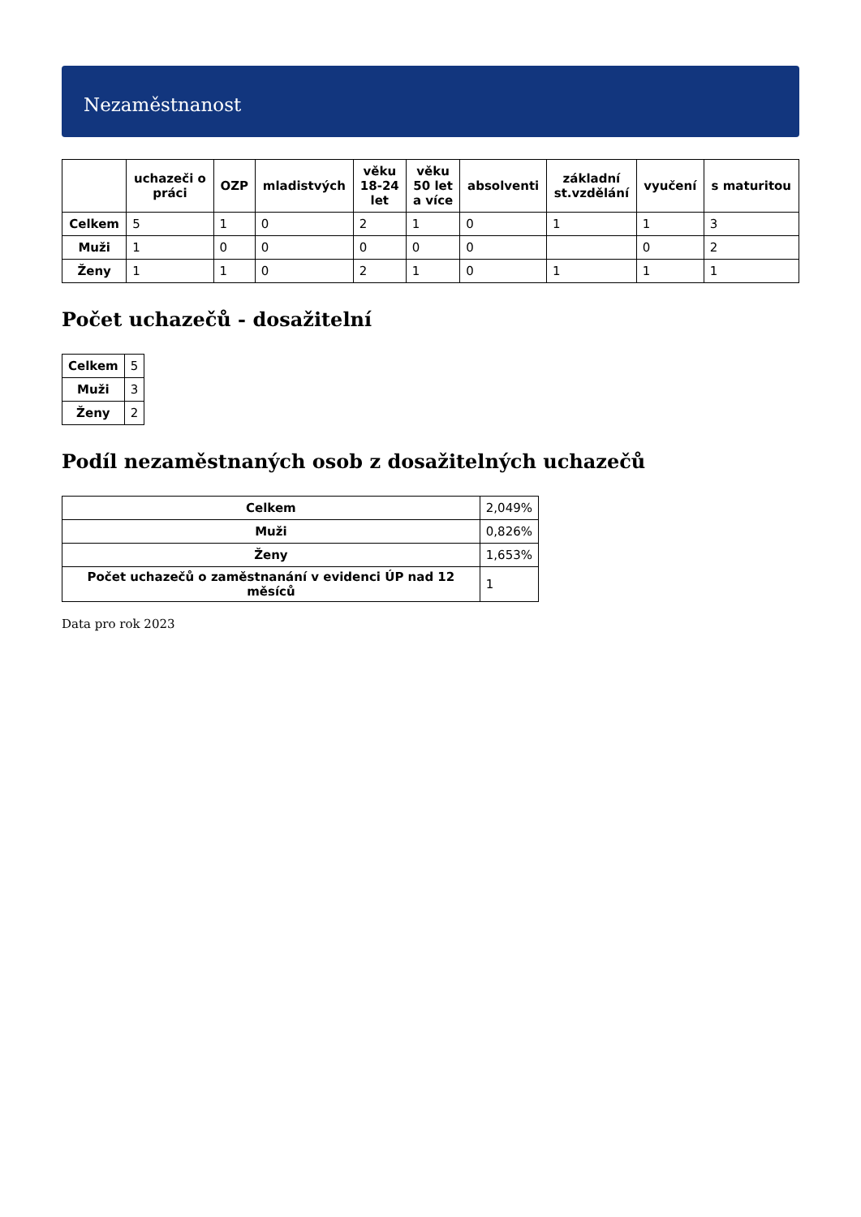Nezaměstnanost
| | uchazeči o práci | OZP | mladistvých | věku 18-24 let | věku 50 let a více | absolventi | základní st.vzdělání | vyučení | s maturitou |
| --- | --- | --- | --- | --- | --- | --- | --- | --- | --- |
| Celkem | 5 | 1 | 0 | 2 | 1 | 0 | 1 | 1 | 3 |
| Muži | 1 | 0 | 0 | 0 | 0 | 0 | | 0 | 2 |
| Ženy | 1 | 1 | 0 | 2 | 1 | 0 | 1 | 1 | 1 |
Počet uchazečů - dosažitelní
| Celkem | 5 |
| Muži | 3 |
| Ženy | 2 |
Podíl nezaměstnaných osob z dosažitelných uchazečů
| Celkem | 2,049% |
| Muži | 0,826% |
| Ženy | 1,653% |
| Počet uchazečů o zaměstnanání v evidenci ÚP nad 12 měsíců | 1 |
Data pro rok 2023